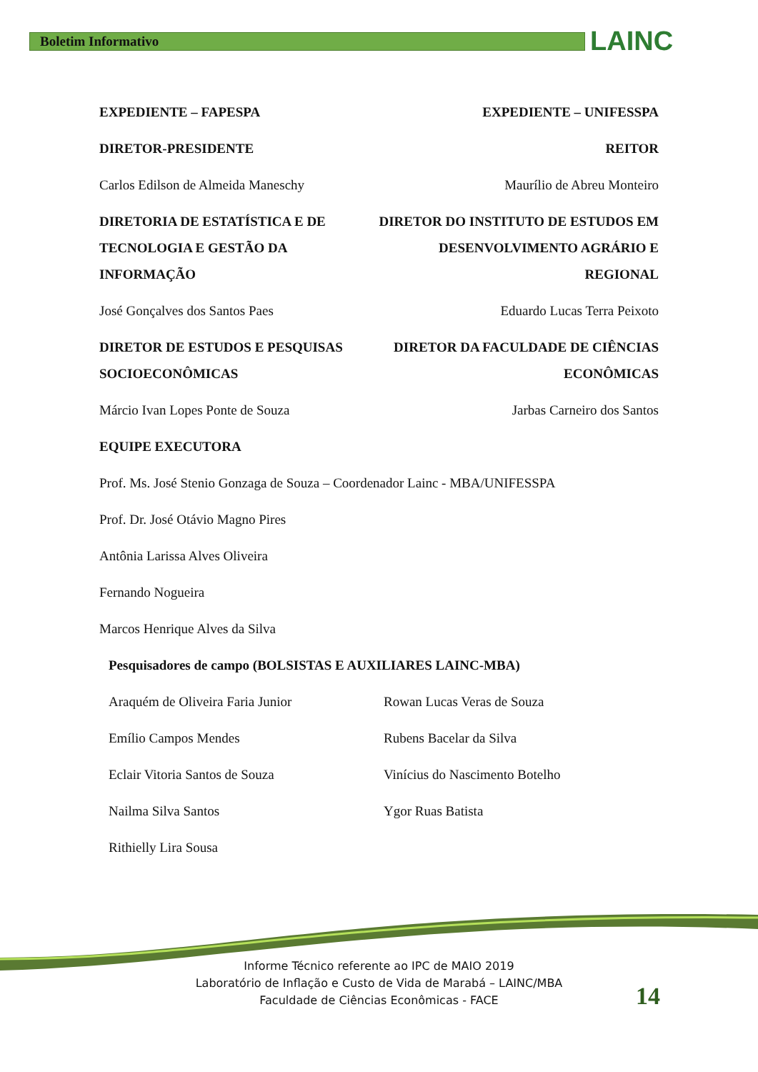Boletim Informativo LAINC
EXPEDIENTE – FAPESPA
DIRETOR-PRESIDENTE
Carlos Edilson de Almeida Maneschy
DIRETORIA DE ESTATÍSTICA E DE TECNOLOGIA E GESTÃO DA INFORMAÇÃO
José Gonçalves dos Santos Paes
DIRETOR DE ESTUDOS E PESQUISAS SOCIOECONÔMICAS
Márcio Ivan Lopes Ponte de Souza
EXPEDIENTE – UNIFESSPA
REITOR
Maurílio de Abreu Monteiro
DIRETOR DO INSTITUTO DE ESTUDOS EM DESENVOLVIMENTO AGRÁRIO E REGIONAL
Eduardo Lucas Terra Peixoto
DIRETOR DA FACULDADE DE CIÊNCIAS ECONÔMICAS
Jarbas Carneiro dos Santos
EQUIPE EXECUTORA
Prof. Ms. José Stenio Gonzaga de Souza – Coordenador Lainc - MBA/UNIFESSPA
Prof. Dr. José Otávio Magno Pires
Antônia Larissa Alves Oliveira
Fernando Nogueira
Marcos Henrique Alves da Silva
Pesquisadores de campo (BOLSISTAS E AUXILIARES LAINC-MBA)
Araquém de Oliveira Faria Junior
Emílio Campos Mendes
Eclair Vitoria Santos de Souza
Nailma Silva Santos
Rithielly Lira Sousa
Rowan Lucas Veras de Souza
Rubens Bacelar da Silva
Vinícius do Nascimento Botelho
Ygor Ruas Batista
Informe Técnico referente ao IPC de MAIO 2019
Laboratório de Inflação e Custo de Vida de Marabá – LAINC/MBA
Faculdade de Ciências Econômicas - FACE
14